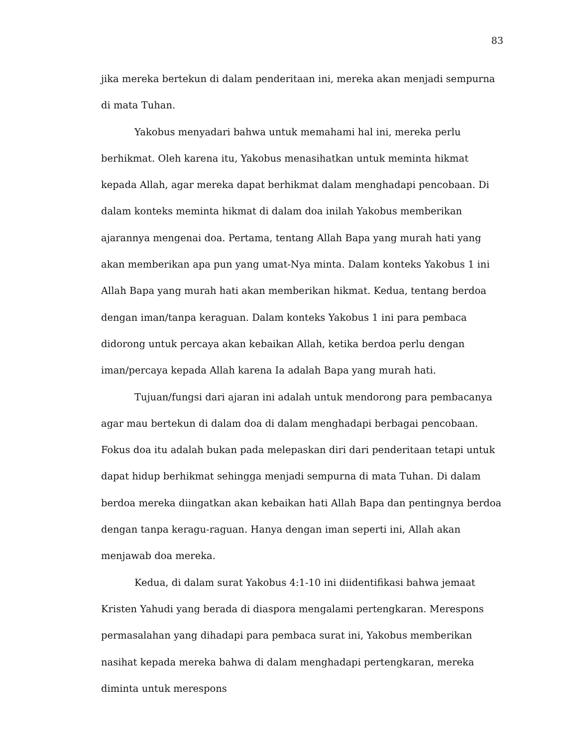83
jika mereka bertekun di dalam penderitaan ini, mereka akan menjadi sempurna di mata Tuhan.
Yakobus menyadari bahwa untuk memahami hal ini, mereka perlu berhikmat. Oleh karena itu, Yakobus menasihatkan untuk meminta hikmat kepada Allah, agar mereka dapat berhikmat dalam menghadapi pencobaan. Di dalam konteks meminta hikmat di dalam doa inilah Yakobus memberikan ajarannya mengenai doa. Pertama, tentang Allah Bapa yang murah hati yang akan memberikan apa pun yang umat-Nya minta. Dalam konteks Yakobus 1 ini Allah Bapa yang murah hati akan memberikan hikmat. Kedua, tentang berdoa dengan iman/tanpa keraguan. Dalam konteks Yakobus 1 ini para pembaca didorong untuk percaya akan kebaikan Allah, ketika berdoa perlu dengan iman/percaya kepada Allah karena Ia adalah Bapa yang murah hati.
Tujuan/fungsi dari ajaran ini adalah untuk mendorong para pembacanya agar mau bertekun di dalam doa di dalam menghadapi berbagai pencobaan. Fokus doa itu adalah bukan pada melepaskan diri dari penderitaan tetapi untuk dapat hidup berhikmat sehingga menjadi sempurna di mata Tuhan. Di dalam berdoa mereka diingatkan akan kebaikan hati Allah Bapa dan pentingnya berdoa dengan tanpa keragu-raguan. Hanya dengan iman seperti ini, Allah akan menjawab doa mereka.
Kedua, di dalam surat Yakobus 4:1-10 ini diidentifikasi bahwa jemaat Kristen Yahudi yang berada di diaspora mengalami pertengkaran. Merespons permasalahan yang dihadapi para pembaca surat ini, Yakobus memberikan nasihat kepada mereka bahwa di dalam menghadapi pertengkaran, mereka diminta untuk merespons